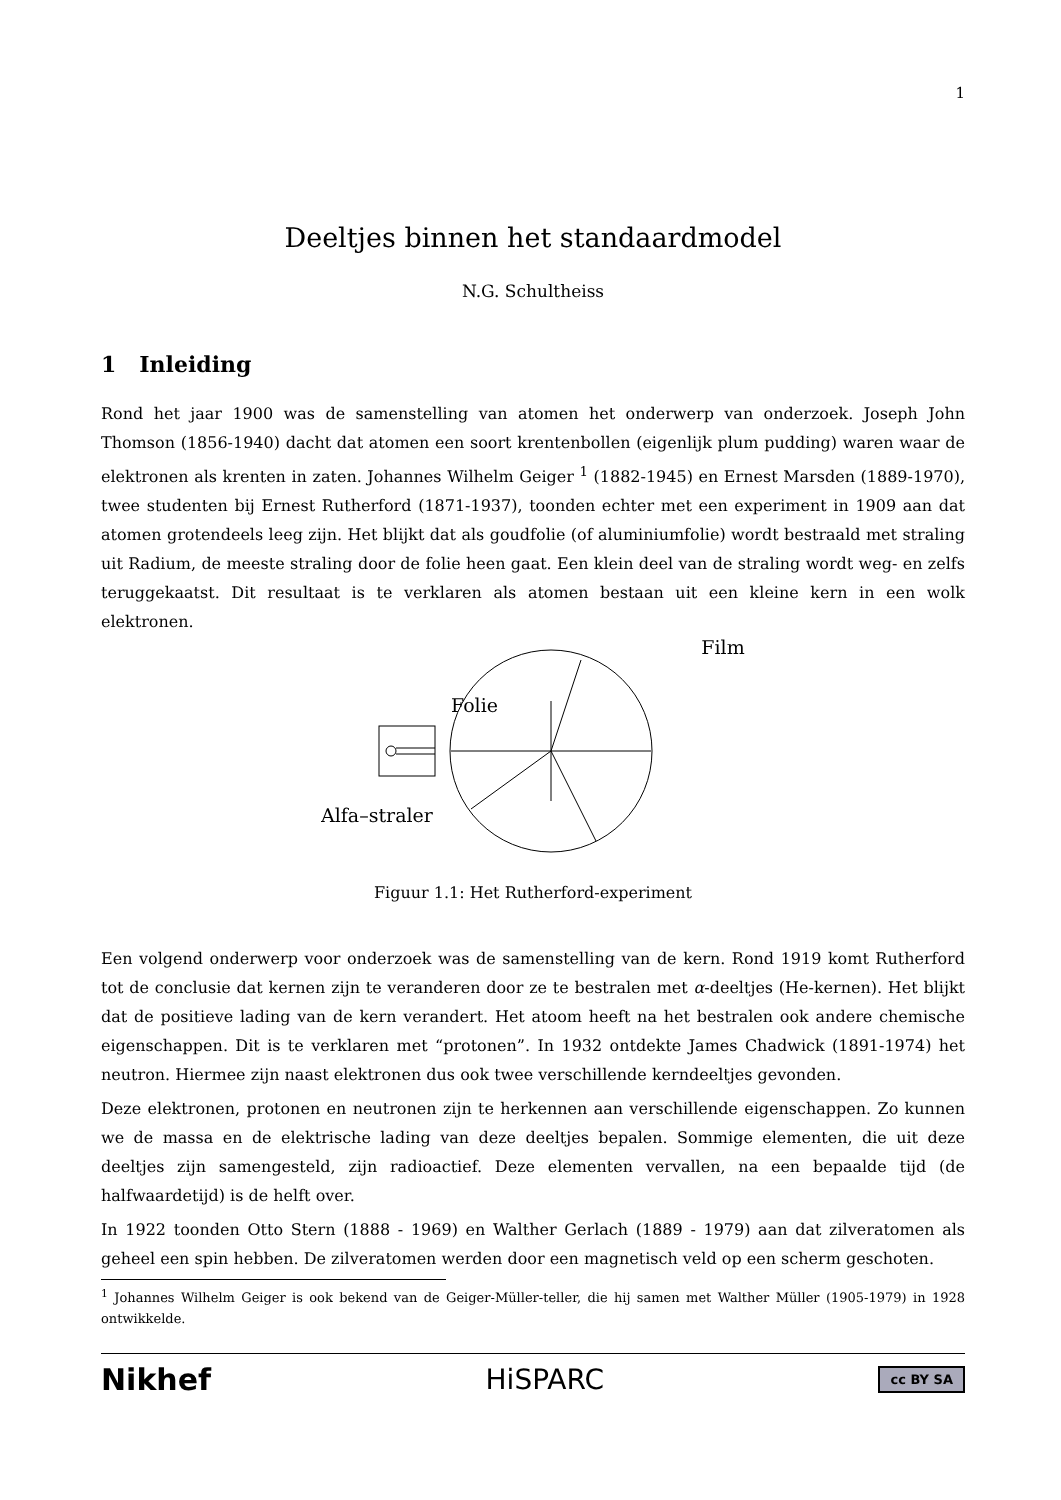1
Deeltjes binnen het standaardmodel
N.G. Schultheiss
1 Inleiding
Rond het jaar 1900 was de samenstelling van atomen het onderwerp van onderzoek. Joseph John Thomson (1856-1940) dacht dat atomen een soort krentenbollen (eigenlijk plum pudding) waren waar de elektronen als krenten in zaten. Johannes Wilhelm Geiger <sup>1</sup> (1882-1945) en Ernest Marsden (1889-1970), twee studenten bij Ernest Rutherford (1871-1937), toonden echter met een experiment in 1909 aan dat atomen grotendeels leeg zijn. Het blijkt dat als goudfolie (of aluminiumfolie) wordt bestraald met straling uit Radium, de meeste straling door de folie heen gaat. Een klein deel van de straling wordt weg- en zelfs teruggekaatst. Dit resultaat is te verklaren als atomen bestaan uit een kleine kern in een wolk elektronen.
Folie
Alfa–straler
Film
Figuur 1.1: Het Rutherford-experiment
Een volgend onderwerp voor onderzoek was de samenstelling van de kern. Rond 1919 komt Rutherford tot de conclusie dat kernen zijn te veranderen door ze te bestralen met α-deeltjes (He-kernen). Het blijkt dat de positieve lading van de kern verandert. Het atoom heeft na het bestralen ook andere chemische eigenschappen. Dit is te verklaren met “protonen”. In 1932 ontdekte James Chadwick (1891-1974) het neutron. Hiermee zijn naast elektronen dus ook twee verschillende kerndeeltjes gevonden.
Deze elektronen, protonen en neutronen zijn te herkennen aan verschillende eigenschappen. Zo kunnen we de massa en de elektrische lading van deze deeltjes bepalen. Sommige elementen, die uit deze deeltjes zijn samengesteld, zijn radioactief. Deze elementen vervallen, na een bepaalde tijd (de halfwaardetijd) is de helft over.
In 1922 toonden Otto Stern (1888 - 1969) en Walther Gerlach (1889 - 1979) aan dat zilveratomen als geheel een spin hebben. De zilveratomen werden door een magnetisch veld op een scherm geschoten.
<sup>1</sup> Johannes Wilhelm Geiger is ook bekend van de Geiger-Müller-teller, die hij samen met Walther Müller (1905-1979) in 1928 ontwikkelde.
Nikhef HiSPARC cc BY SA